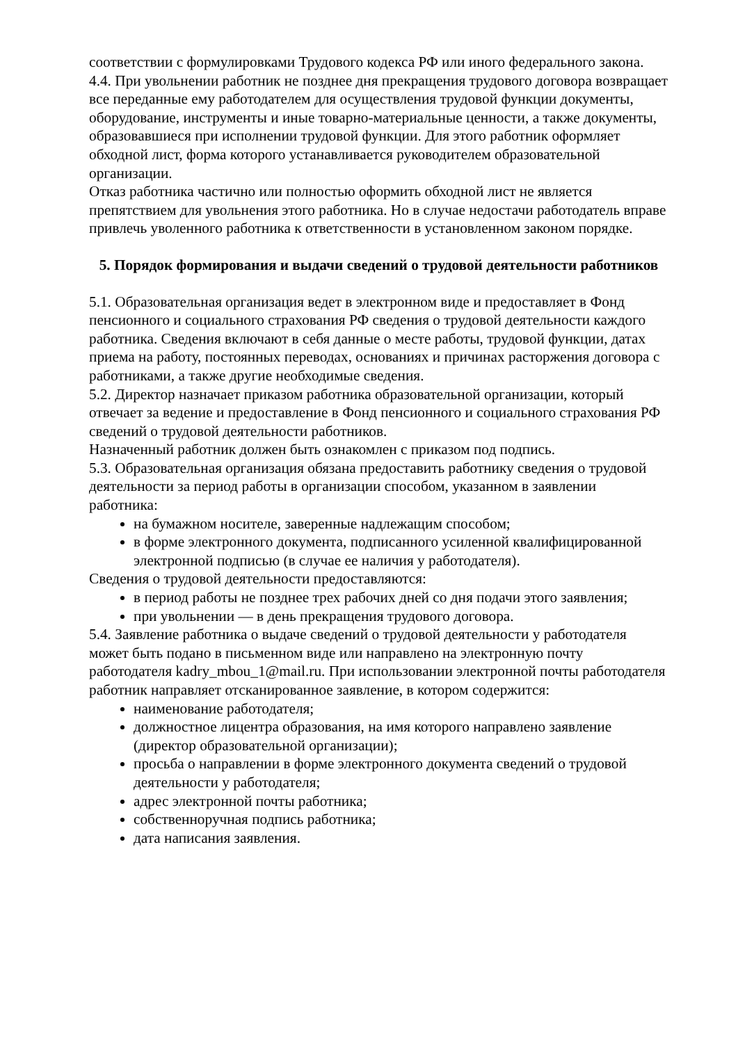соответствии с формулировками Трудового кодекса РФ или иного федерального закона.
4.4. При увольнении работник не позднее дня прекращения трудового договора возвращает все переданные ему работодателем для осуществления трудовой функции документы, оборудование, инструменты и иные товарно-материальные ценности, а также документы, образовавшиеся при исполнении трудовой функции. Для этого работник оформляет обходной лист, форма которого устанавливается руководителем образовательной организации.
Отказ работника частично или полностью оформить обходной лист не является препятствием для увольнения этого работника. Но в случае недостачи работодатель вправе привлечь уволенного работника к ответственности в установленном законом порядке.
5. Порядок формирования и выдачи сведений о трудовой деятельности работников
5.1. Образовательная организация ведет в электронном виде и предоставляет в Фонд пенсионного и социального страхования РФ сведения о трудовой деятельности каждого работника. Сведения включают в себя данные о месте работы, трудовой функции, датах приема на работу, постоянных переводах, основаниях и причинах расторжения договора с работниками, а также другие необходимые сведения.
5.2. Директор назначает приказом работника образовательной организации, который отвечает за ведение и предоставление в Фонд пенсионного и социального страхования РФ сведений о трудовой деятельности работников.
Назначенный работник должен быть ознакомлен с приказом под подпись.
5.3. Образовательная организация обязана предоставить работнику сведения о трудовой деятельности за период работы в организации способом, указанном в заявлении работника:
на бумажном носителе, заверенные надлежащим способом;
в форме электронного документа, подписанного усиленной квалифицированной электронной подписью (в случае ее наличия у работодателя).
Сведения о трудовой деятельности предоставляются:
в период работы не позднее трех рабочих дней со дня подачи этого заявления;
при увольнении — в день прекращения трудового договора.
5.4. Заявление работника о выдаче сведений о трудовой деятельности у работодателя может быть подано в письменном виде или направлено на электронную почту работодателя kadry_mbou_1@mail.ru. При использовании электронной почты работодателя работник направляет отсканированное заявление, в котором содержится:
наименование работодателя;
должностное лицентра образования, на имя которого направлено заявление (директор образовательной организации);
просьба о направлении в форме электронного документа сведений о трудовой деятельности у работодателя;
адрес электронной почты работника;
собственноручная подпись работника;
дата написания заявления.